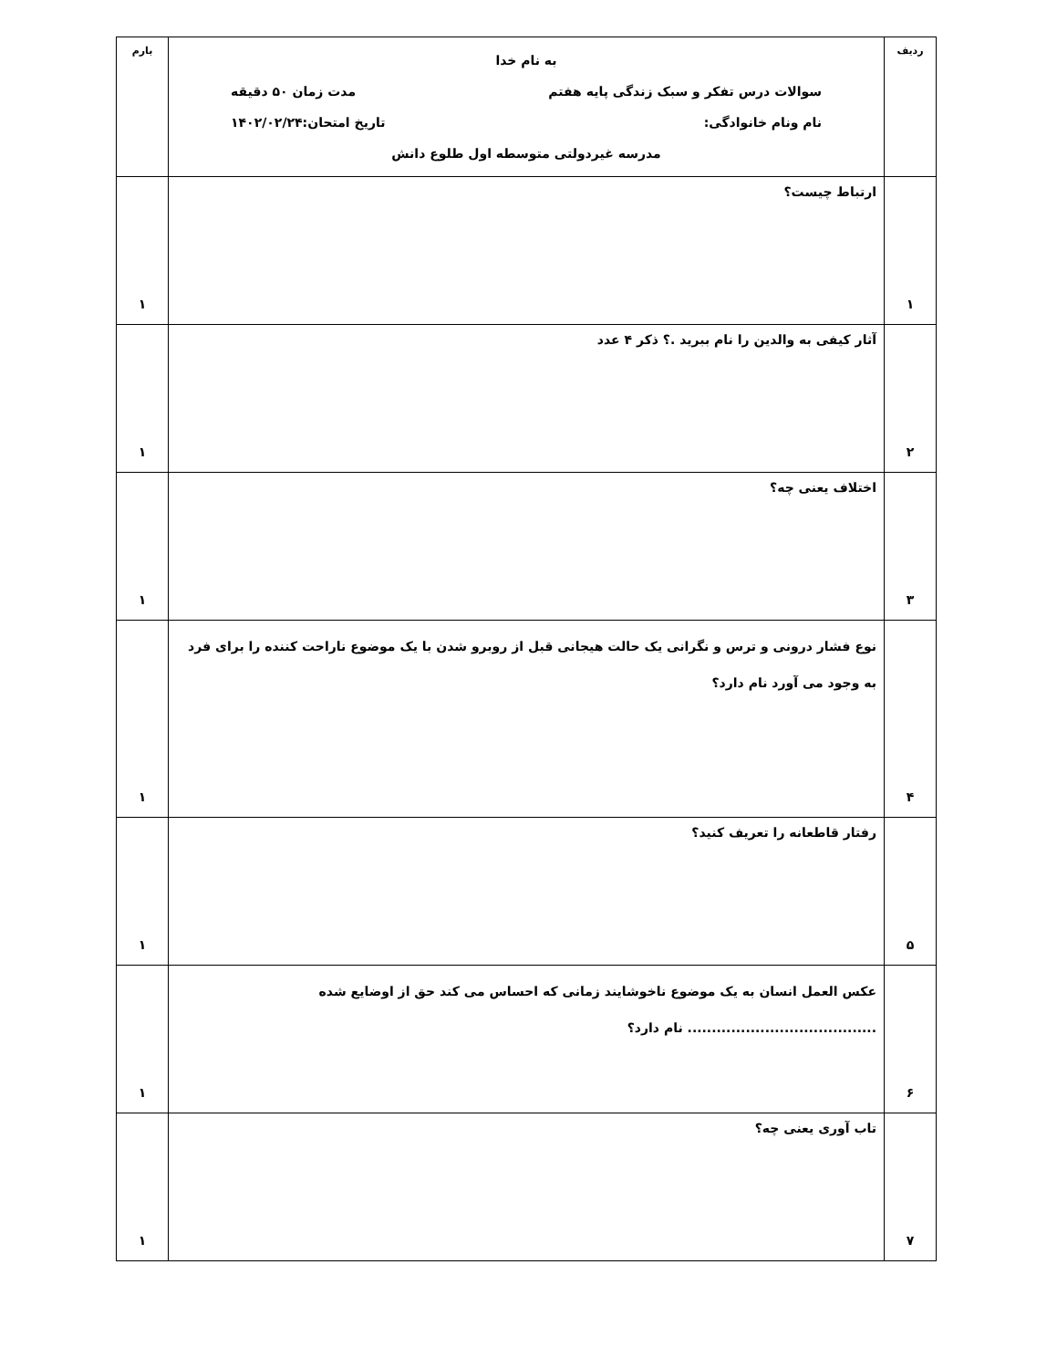| ردیف | به نام خدا سوالات درس تفکر و سبک زندگی پایه هفتم مدت زمان ۵۰ دقیقه نام ونام خانوادگی: تاریخ امتحان:۱۴۰۲/۰۲/۲۴ مدرسه غیردولتی متوسطه اول طلوع دانش | بارم |
| ۱ | ارتباط چیست؟ | ۱ |
| ۲ | آثار کیفی به والدین را نام ببرید .؟ ذکر ۴ عدد | ۱ |
| ۳ | اختلاف یعنی چه؟ | ۱ |
| ۴ | نوع فشار درونی و ترس و نگرانی یک حالت هیجانی قبل از روبرو شدن با یک موضوع ناراحت کننده را برای فرد به وجود می آورد نام دارد؟ | ۱ |
| ۵ | رفتار قاطعانه را تعریف کنید؟ | ۱ |
| ۶ | عکس العمل انسان به یک موضوع ناخوشایند زمانی که احساس می کند حق از اوضایع شده ....................................... نام دارد؟ | ۱ |
| ۷ | تاب آوری یعنی چه؟ | ۱ |